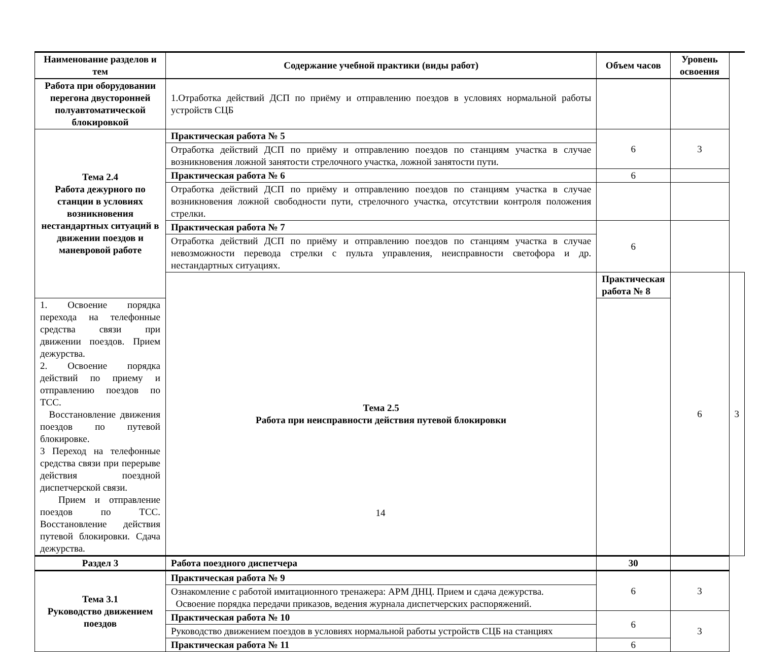| Наименование разделов и тем | Содержание учебной практики (виды работ) | Объем часов | Уровень освоения | |
| --- | --- | --- | --- | --- |
| Работа при оборудовании перегона двусторонней полуавтоматической блокировкой | 1.Отработка действий ДСП по приёму и отправлению поездов в условиях нормальной работы устройств СЦБ | | | |
| Тема 2.4 Работа дежурного по станции в условиях возникновения нестандартных ситуаций в движении поездов и маневровой работе | Практическая работа № 5 | 6 | 3 | |
| | Отработка действий ДСП по приёму и отправлению поездов по станциям участка в случае возникновения ложной занятости стрелочного участка, ложной занятости пути. | | | |
| | Практическая работа № 6 | 6 | | |
| | Отработка действий ДСП по приёму и отправлению поездов по станциям участка в случае возникновения ложной свободности пути, стрелочного участка, отсутствии контроля положения стрелки. | | | |
| | Практическая работа № 7 | 6 | | |
| | Отработка действий ДСП по приёму и отправлению поездов по станциям участка в случае невозможности перевода стрелки с пульта управления, неисправности светофора и др. нестандартных ситуациях. | | | |
| | Тема 2.5 Работа при неисправности действия путевой блокировки | Практическая работа № 8 | 6 | 3 |
| 1. Освоение порядка перехода на телефонные средства связи при движении поездов. Прием дежурства. 2. Освоение порядка действий по приему и отправлению поездов по ТСС. Восстановление движения поездов по путевой блокировке. 3 Переход на телефонные средства связи при перерыве действия поездной диспетчерской связи. Прием и отправление поездов по ТСС. Восстановление действия путевой блокировки. Сдача дежурства. | | | | |
| Раздел 3 | Работа поездного диспетчера | 30 | | |
| Тема 3.1 Руководство движением поездов | Практическая работа № 9 | 6 | 3 | |
| | Ознакомление с работой имитационного тренажера: АРМ ДНЦ. Прием и сдача дежурства. Освоение порядка передачи приказов, ведения журнала диспетчерских распоряжений. | | | |
| | Практическая работа № 10 | 6 | 3 | |
| | Руководство движением поездов в условиях нормальной работы устройств СЦБ на станциях | | | |
| | Практическая работа № 11 | 6 | | |
14